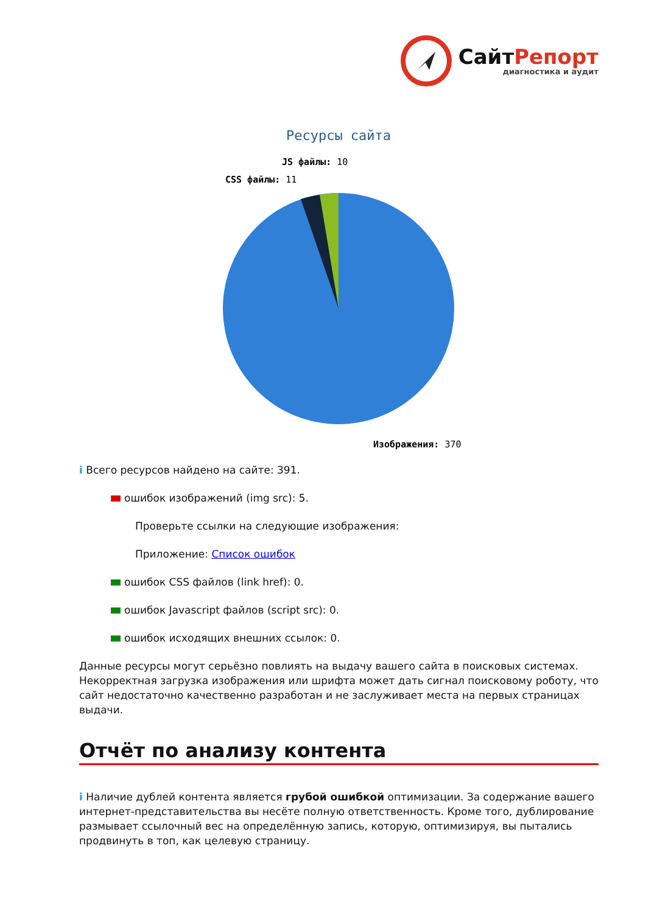СайтРепорт
диагностика и аудит
Ресурсы сайта
CSS файлы: 11
JS файлы: 10
Изображения: 370
i Всего ресурсов найдено на сайте: 391.
ошибок изображений (img src): 5.
Проверьте ссылки на следующие изображения:
Приложение: Список ошибок
ошибок CSS файлов (link href): 0.
ошибок Javascript файлов (script src): 0.
ошибок исходящих внешних ссылок: 0.
Данные ресурсы могут серьёзно повлиять на выдачу вашего сайта в поисковых системах. Некорректная загрузка изображения или шрифта может дать сигнал поисковому роботу, что сайт недостаточно качественно разработан и не заслуживает места на первых страницах выдачи.
Отчёт по анализу контента
i Наличие дублей контента является грубой ошибкой оптимизации. За содержание вашего интернет-представительства вы несёте полную ответственность. Кроме того, дублирование размывает ссылочный вес на определённую запись, которую, оптимизируя, вы пытались продвинуть в топ, как целевую страницу.